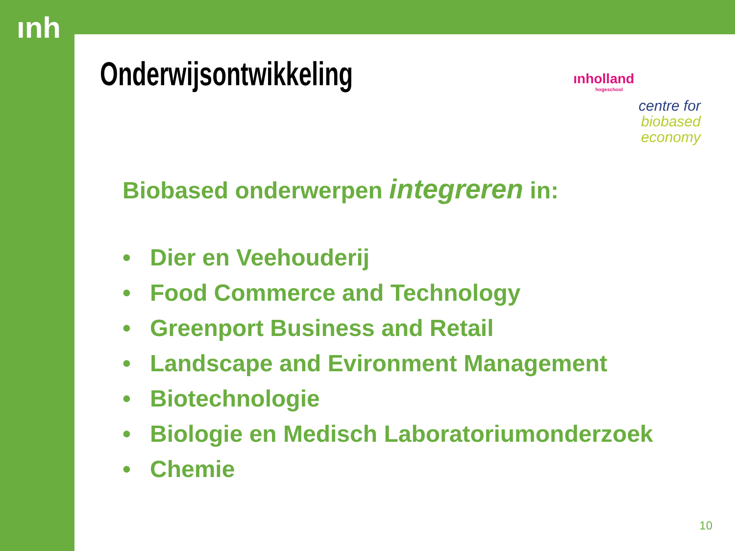ınh
Onderwijsontwikkeling
ınholland
hogeschool
centre for
biobased
economy
Biobased onderwerpen integreren in:
• Dier en Veehouderij
• Food Commerce and Technology
• Greenport Business and Retail
• Landscape and Evironment Management
• Biotechnologie
• Biologie en Medisch Laboratoriumonderzoek
• Chemie
10